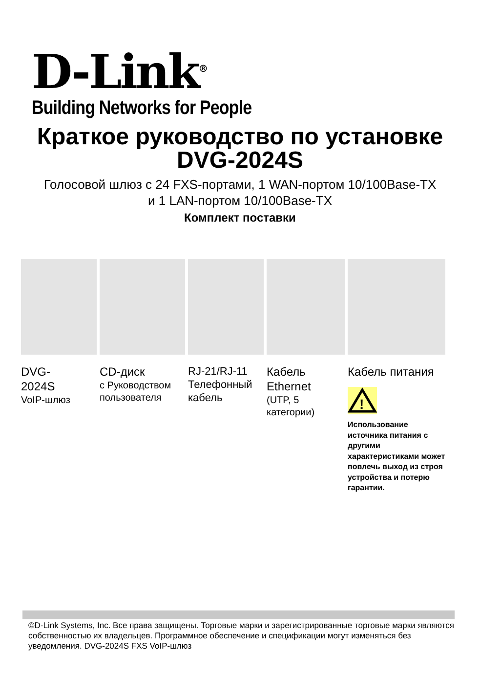D-Link<sup>®</sup>
Building Networks for People
Краткое руководство по установке
DVG-2024S
Голосовой шлюз с 24 FXS-портами, 1 WAN-портом 10/100Base-TX
и 1 LAN-портом 10/100Base-TX
Комплект поставки
| DVG- 2024S VoIP-шлюз | CD-диск с Руководством пользователя | RJ-21/RJ-11 Телефонный кабель | Кабель Ethernet (UTP, 5 категории) | Кабель питания ! Использование источника питания с другими характеристиками может повлечь выход из строя устройства и потерю гарантии. |
©D-Link Systems, Inc. Все права защищены. Торговые марки и зарегистрированные торговые марки являются собственностью их владельцев. Программное обеспечение и спецификации могут изменяться без уведомления. DVG-2024S FXS VoIP-шлюз